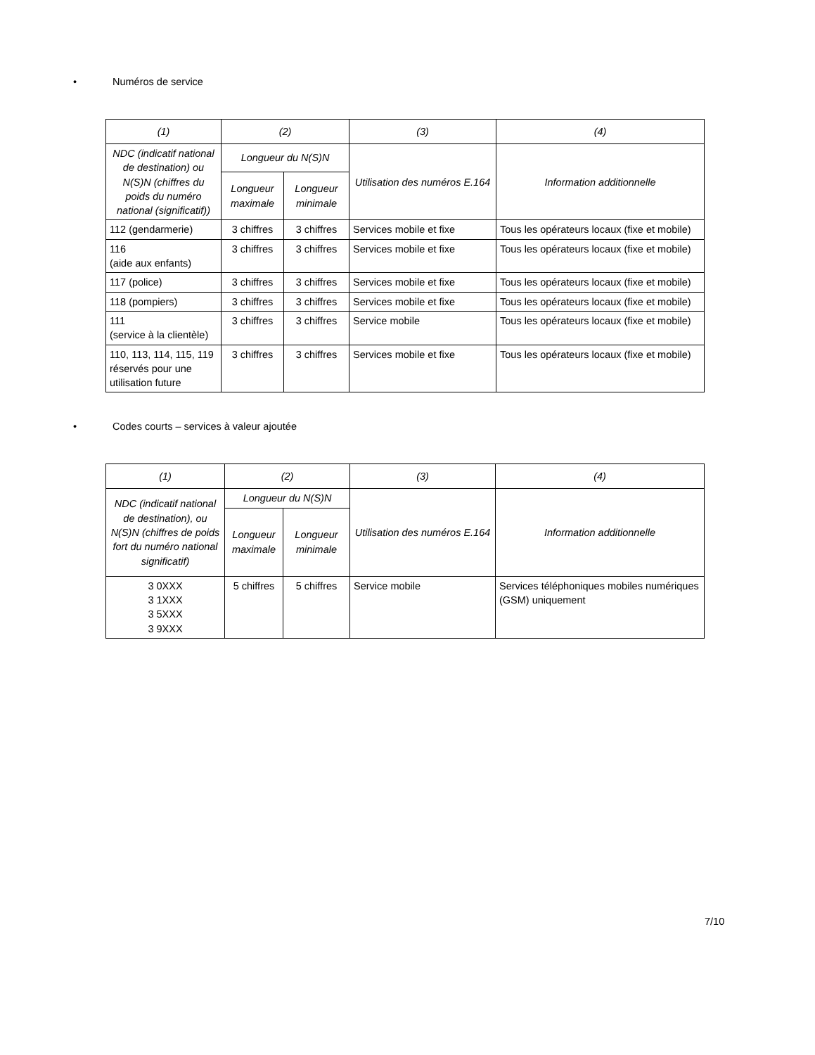• Numéros de service
| (1) | (2) | | (3) | (4) |
| --- | --- | --- | --- | --- |
| NDC (indicatif national de destination) ou N(S)N (chiffres du poids du numéro national (significatif)) | Longueur du N(S)N | | Utilisation des numéros E.164 | Information additionnelle |
| | Longueur maximale | Longueur minimale | | |
| 112 (gendarmerie) | 3 chiffres | 3 chiffres | Services mobile et fixe | Tous les opérateurs locaux (fixe et mobile) |
| 116 (aide aux enfants) | 3 chiffres | 3 chiffres | Services mobile et fixe | Tous les opérateurs locaux (fixe et mobile) |
| 117 (police) | 3 chiffres | 3 chiffres | Services mobile et fixe | Tous les opérateurs locaux (fixe et mobile) |
| 118 (pompiers) | 3 chiffres | 3 chiffres | Services mobile et fixe | Tous les opérateurs locaux (fixe et mobile) |
| 111 (service à la clientèle) | 3 chiffres | 3 chiffres | Service mobile | Tous les opérateurs locaux (fixe et mobile) |
| 110, 113, 114, 115, 119 réservés pour une utilisation future | 3 chiffres | 3 chiffres | Services mobile et fixe | Tous les opérateurs locaux (fixe et mobile) |
• Codes courts – services à valeur ajoutée
| (1) | (2) | | (3) | (4) |
| --- | --- | --- | --- | --- |
| NDC (indicatif national de destination), ou N(S)N (chiffres de poids fort du numéro national significatif) | Longueur du N(S)N | | Utilisation des numéros E.164 | Information additionnelle |
| | Longueur maximale | Longueur minimale | | |
| 3 0XXX 3 1XXX 3 5XXX 3 9XXX | 5 chiffres | 5 chiffres | Service mobile | Services téléphoniques mobiles numériques (GSM) uniquement |
7/10